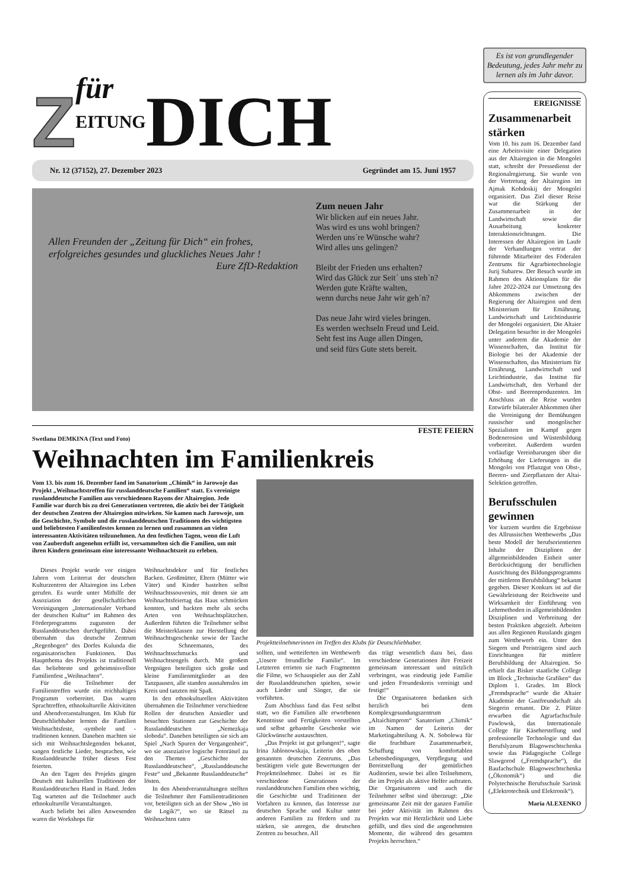Zfür
EITUNG DICH
Nr. 12 (37152), 27. Dezember 2023 Gegründet am 15. Juni 1957
Allen Freunden der „Zeitung für Dich“ ein frohes, erfolgreiches gesundes und gluckliches Neues Jahr !
Eure ZfD-Redaktion
Zum neuen Jahr
Wir blicken auf ein neues Jahr.
Was wird es uns wohl bringen?
Werden uns´re Wünsche wahr?
Wird alles uns gelingen?
Bleibt der Frieden uns erhalten?
Wird das Glück zur Seit´ uns steh´n?
Werden gute Kräfte walten,
wenn durchs neue Jahr wir geh´n?
Das neue Jahr wird vieles bringen.
Es werden wechseln Freud und Leid.
Seht fest ins Auge allen Dingen,
und seid fürs Gute stets bereit.
FESTE FEIERN
Swetlana DEMKINA (Text und Foto)
Weihnachten im Familienkreis
Vom 13. bis zum 16. Dezember fand im Sanatorium „Chimik“ in Jarowoje das Projekt „Weihnachtstreffen für russlanddeutsche Familien“ statt. Es vereinigte russlanddeutsche Familien aus verschiedenen Rayons der Altairegion. Jede Familie war durch bis zu drei Generationen vertreten, die aktiv bei der Tätigkeit der deutschen Zentren der Altairegion mitwirken. Sie kamen nach Jarowoje, um die Geschichte, Symbole und die russlanddeutschen Traditionen des wichtigsten und beliebtesten Familienfestes kennen zu lernen und zusammen an vielen interessanten Aktivitäten teilzunehmen. An den festlichen Tagen, wenn die Luft von Zauberduft angenehm erfüllt ist, versammelten sich die Familien, um mit ihren Kindern gemeinsam eine interessante Weihnachtszeit zu erleben.
Dieses Projekt wurde vor einigen Jahren vom Leiterrat der deutschen Kulturzentren der Altairegion ins Leben gerufen. Es wurde unter Mithilfe der Assoziation der gesellschaftlichen Vereinigungen „Internationaler Verband der deutschen Kultur“ im Rahmen des Förderprogramms zugunsten der Russlanddeutschen durchgeführt. Dabei übernahm das deutsche Zentrum „Regenbogen“ des Dorfes Kulunda die organisatorischen Funktionen. Das Hauptthema des Projekts ist traditionell das beliebteste und geheimnisvollste Familienfest „Weihnachten“.
Für die Teilnehmer der Familientreffen wurde ein reichhaltiges Programm vorbereitet. Das waren Sprachtreffen, ethnokulturelle Aktivitäten und Abendveranstaltungen. Im Klub für Deutschliebhaber lernten die Familien Weihnachtsfeste, -symbole und -traditionen kennen. Daneben machten sie sich mit Weihnachtslegenden bekannt, sangen festliche Lieder, besprachen, wie Russlanddeutsche früher dieses Fest feierten.
An den Tagen des Projekts gingen Deutsch mit kulturellen Traditionen der Russlanddeutschen Hand in Hand. Jeden Tag warteten auf die Teilnehmer auch ethnokulturelle Veranstaltungen.
Auch beliebt bei allen Anwesenden waren die Workshops für
Weihnachtsdekor und für festliches Backen. Großmütter, Eltern (Mütter wie Väter) und Kinder bastelten selbst Weihnachtssouvenirs, mit denen sie am Weihnachtsfeiertag das Haus schmücken konnten, und backten mehr als sechs Arten von Weihnachtsplätzchen. Außerdem führten die Teilnehmer selbst die Meisterklassen zur Herstellung der Weihnachtsgeschenke sowie der Tasche des Schneemanns, des Weihnachtsschmucks und Weihnachtsengels durch. Mit großem Vergnügen beteiligten sich große und kleine Familienmitglieder an den Tanzpausen, alle standen ausnahmslos im Kreis und tanzten mit Spaß.
In den ethnokulturellen Aktivitäten übernahmen die Teilnehmer verschiedene Rollen der deutschen Ansiedler und besuchten Stationen zur Geschichte der Russlanddeutschen „Nemezkaja sloboda“. Daneben beteiligten sie sich am Spiel „Nach Spuren der Vergangenheit“, wo sie assoziative logische Fotorätsel zu den Themen „Geschichte der Russlanddeutschen“, „Russlanddeutsche Feste“ und „Bekannte Russlanddeutsche“ lösten.
In den Abendveranstaltungen stellten die Teilnehmer ihre Familientraditionen vor, beteiligten sich an der Show „Wo ist die Logik?“, wo sie Rätsel zu Weihnachten raten
Projektteilnehmerinnen im Treffen des Klubs für Deutschliebhaber.
sollten, und wetteiferten im Wettbewerb „Unsere freundliche Familie“. Im Letzteren errieten sie nach Fragmenten die Filme, wo Schauspieler aus der Zahl der Russlanddeutschen spielten, sowie auch Lieder und Sänger, die sie vorführten.
Zum Abschluss fand das Fest selbst statt, wo die Familien alle erworbenen Kenntnisse und Fertigkeiten vorstellten und selbst gebastelte Geschenke wie Glückwünsche austauschten.
„Das Projekt ist gut gelungen!“, sagte Irina Jablonowskaja, Leiterin des oben genannten deutschen Zentrums. „Das bestätigten viele gute Bewertungen der Projektteilnehmer. Dabei ist es für verschiedene Generationen der russlanddeutschen Familien eben wichtig, die Geschichte und Traditionen der Vorfahren zu kennen, das Interesse zur deutschen Sprache und Kultur unter anderen Familien zu fördern und zu stärken, sie anregen, die deutschen Zentren zu besuchen. All
das trägt wesentlich dazu bei, dass verschiedene Generationen ihre Freizeit gemeinsam interessant und nützlich verbringen, was eindeutig jede Familie und jeden Freundeskreis vereinigt und festigt!“
Die Organisatoren bedanken sich herzlich bei dem Komplexgesundungszentrum „Altaichimprom“ Sanatorium „Chimik“ im Namen der Leiterin der Marketingabteilung A. N. Sobolewa für die fruchtbare Zusammenarbeit, Schaffung von komfortablen Lebensbedingungen, Verpflegung und Bereitstellung der gemütlichen Auditorien, sowie bei allen Teilnehmern, die im Projekt als aktive Helfer auftraten. Die Organisatoren und auch die Teilnehmer selbst sind überzeugt: „Die gemeinsame Zeit mit der ganzen Familie bei jeder Aktivität im Rahmen des Projekts war mit Herzlichkeit und Liebe gefüllt, und dies sind die angenehmsten Momente, die während des gesamten Projekts herrschten.“
Es ist von grundlegender Bedeutung, jedes Jahr mehr zu lernen als im Jahr davor.
EREIGNISSE
Zusammenarbeit stärken
Vom 10. bis zum 16. Dezember fand eine Arbeitsvisite einer Delegation aus der Altairegion in die Mongolei statt, schreibt der Pressedienst der Regionalregierung. Sie wurde von der Vertretung der Altairegion im Ajmak Kobdoskij der Mongolei organisiert. Das Ziel dieser Reise war die Stärkung der Zusammenarbeit in der Landwirtschaft sowie die Ausarbeitung konkreter Interaktionsrichtungen. Die Interessen der Altairegion im Laufe der Verhandlungen vertrat der führende Mitarbeiter des Föderalen Zentrums für Agrarbiotechnologie Jurij Subarew. Der Besuch wurde im Rahmen des Aktionsplans für die Jahre 2022-2024 zur Umsetzung des Abkommens zwischen der Regierung der Altairegion und dem Ministerium für Ernährung, Landwirtschaft und Leichtindustrie der Mongolei organisiert. Die Altaier Delegation besuchte in der Mongolei unter anderem die Akademie der Wissenschaften, das Institut für Biologie bei der Akademie der Wissenschaften, das Ministerium für Ernährung, Landwirtschaft und Leichtindustrie, das Institut für Landwirtschaft, den Verband der Obst- und Beerenproduzenten. Im Anschluss an die Reise wurden Entwürfe bilateraler Abkommen über die Vereinigung der Bemühungen russischer und mongolischer Spezialisten im Kampf gegen Bodenerosion und Wüstenbildung vorbereitet. Außerdem wurden vorläufige Vereinbarungen über die Erhöhung der Lieferungen in die Mongolei von Pflanzgut von Obst-, Beeren- und Zierpflanzen der Altai-Selektion getroffen.
Berufsschulen gewinnen
Vor kurzem wurden die Ergebnisse des Allrussischen Wettbewerbs „Das beste Modell der berufsorientierten Inhalte der Disziplinen der allgemeinbildenden Einheit unter Berücksichtigung der beruflichen Ausrichtung des Bildungsprogramms der mittleren Berufsbildung“ bekannt gegeben. Dieser Konkurs ist auf die Gewährleistung der Reichweite und Wirksamkeit der Einführung von Lehrmethoden in allgemeinbildenden Disziplinen und Verbreitung der besten Praktiken abgezielt. Arbeiten aus allen Regionen Russlands gingen zum Wettbewerb ein. Unter den Siegern und Preisträgern sind auch Einrichtungen für mittlere Berufsbildung der Altairegion. So erhielt das Bisker staatliche College im Block „Technische Grafiken“ das Diplom 1. Grades. Im Block „Fremdsprache“ wurde die Altaier Akademie der Gastfreundschaft als Siegerin ernannt. Die 2. Plätze erwarben die Agrarfachschule Pawlowsk, das Internationale College für Käseherstellung und professionelle Technologie und das Berufslyzeum Blagoweschtschenka sowie das Pädagogische College Slawgorod („Fremdsprache“), die Baufachschule Blagoweschtschenka („Ökonomik“) und die Polytechnische Berufsschule Sarinsk („Elektrotechnik und Elektronik“).
Maria ALEXENKO